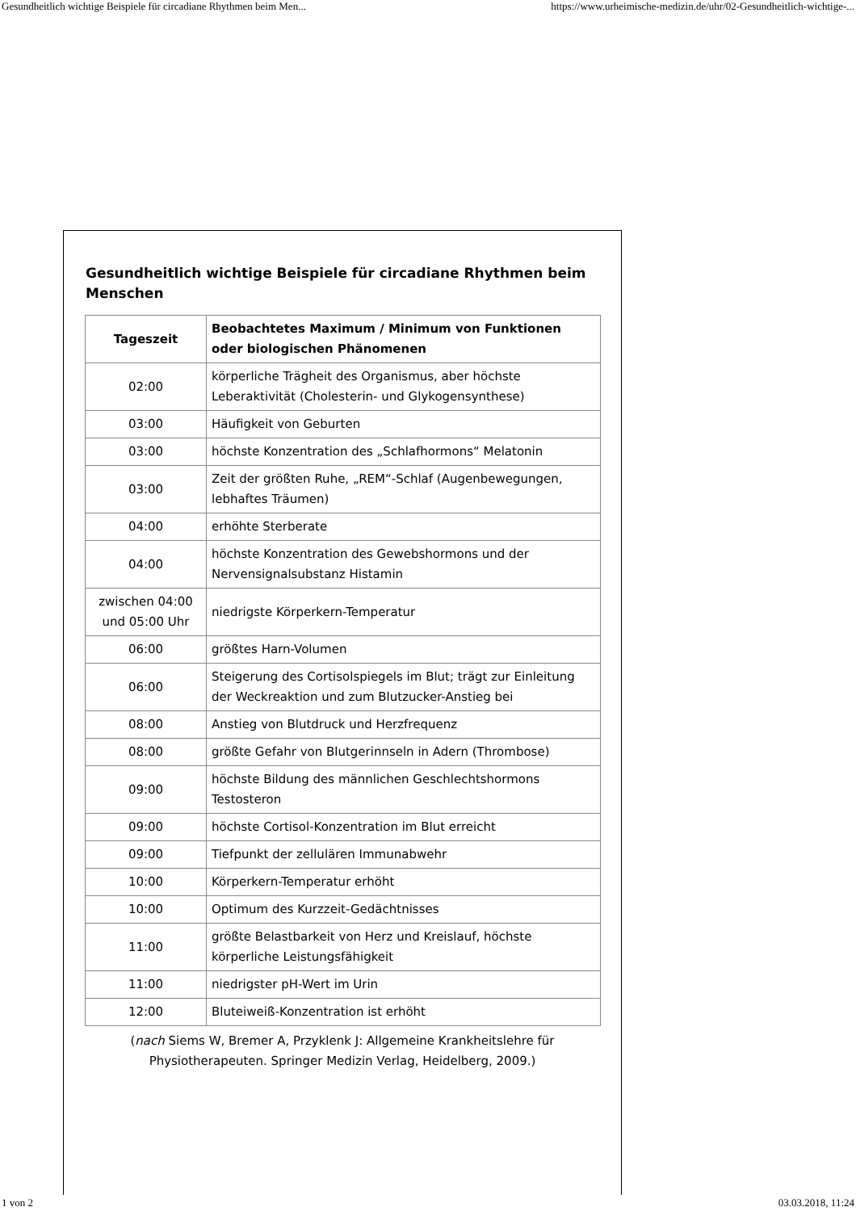Gesundheitlich wichtige Beispiele für circadiane Rhythmen beim Men... https://www.urheimische-medizin.de/uhr/02-Gesundheitlich-wichtige-...
Gesundheitlich wichtige Beispiele für circadiane Rhythmen beim Menschen
| Tageszeit | Beobachtetes Maximum / Minimum von Funktionen oder biologischen Phänomenen |
| --- | --- |
| 02:00 | körperliche Trägheit des Organismus, aber höchste Leberaktivität (Cholesterin- und Glykogensynthese) |
| 03:00 | Häufigkeit von Geburten |
| 03:00 | höchste Konzentration des „Schlafhormons“ Melatonin |
| 03:00 | Zeit der größten Ruhe, „REM“-Schlaf (Augenbewegungen, lebhaftes Träumen) |
| 04:00 | erhöhte Sterberate |
| 04:00 | höchste Konzentration des Gewebshormons und der Nervensignalsubstanz Histamin |
| zwischen 04:00 und 05:00 Uhr | niedrigste Körperkern-Temperatur |
| 06:00 | größtes Harn-Volumen |
| 06:00 | Steigerung des Cortisolspiegels im Blut; trägt zur Einleitung der Weckreaktion und zum Blutzucker-Anstieg bei |
| 08:00 | Anstieg von Blutdruck und Herzfrequenz |
| 08:00 | größte Gefahr von Blutgerinnseln in Adern (Thrombose) |
| 09:00 | höchste Bildung des männlichen Geschlechtshormons Testosteron |
| 09:00 | höchste Cortisol-Konzentration im Blut erreicht |
| 09:00 | Tiefpunkt der zellulären Immunabwehr |
| 10:00 | Körperkern-Temperatur erhöht |
| 10:00 | Optimum des Kurzzeit-Gedächtnisses |
| 11:00 | größte Belastbarkeit von Herz und Kreislauf, höchste körperliche Leistungsfähigkeit |
| 11:00 | niedrigster pH-Wert im Urin |
| 12:00 | Bluteiweiß-Konzentration ist erhöht |
(nach Siems W, Bremer A, Przyklenk J: Allgemeine Krankheitslehre für Physiotherapeuten. Springer Medizin Verlag, Heidelberg, 2009.)
1 von 2 03.03.2018, 11:24